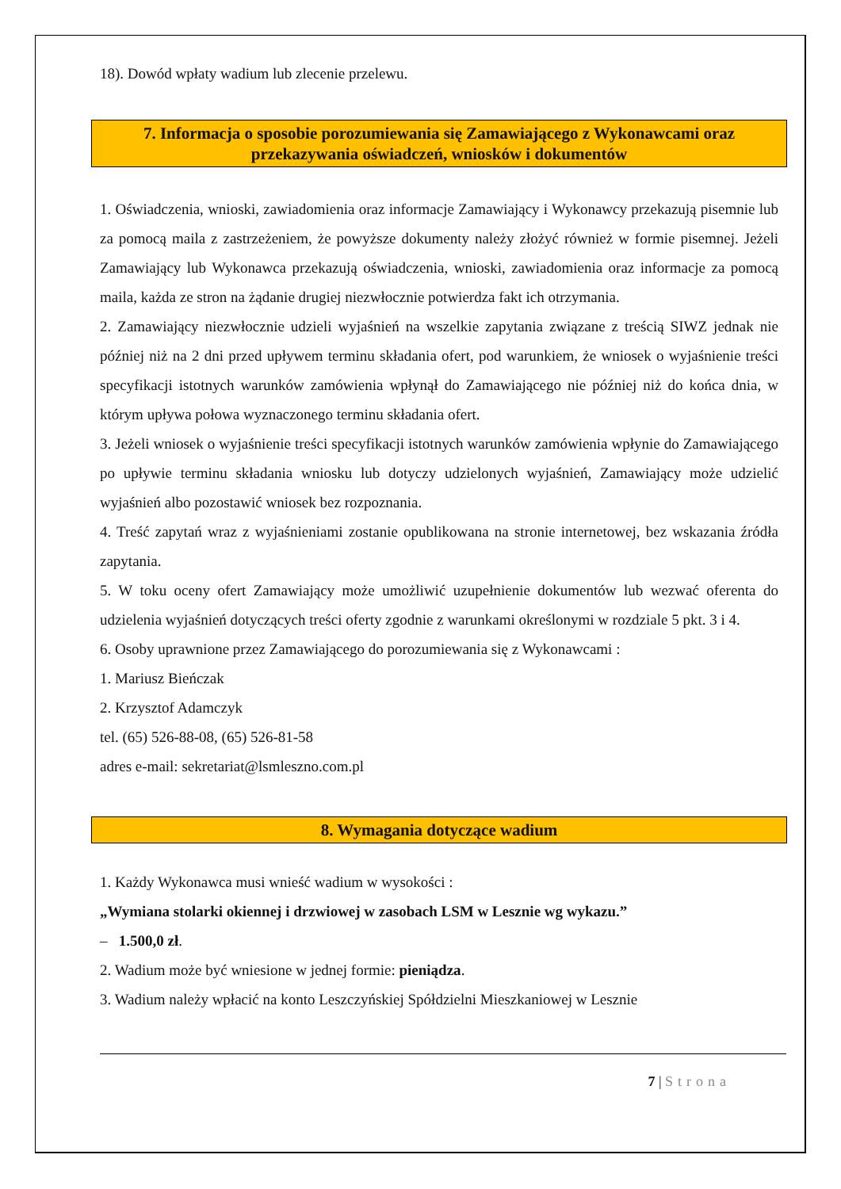18). Dowód wpłaty wadium lub zlecenie przelewu.
7. Informacja o sposobie porozumiewania się Zamawiającego z Wykonawcami oraz przekazywania oświadczeń, wniosków i dokumentów
1. Oświadczenia, wnioski, zawiadomienia oraz informacje Zamawiający i Wykonawcy przekazują pisemnie lub za pomocą maila z zastrzeżeniem, że powyższe dokumenty należy złożyć również w formie pisemnej. Jeżeli Zamawiający lub Wykonawca przekazują oświadczenia, wnioski, zawiadomienia oraz informacje za pomocą maila, każda ze stron na żądanie drugiej niezwłocznie potwierdza fakt ich otrzymania.
2. Zamawiający niezwłocznie udzieli wyjaśnień na wszelkie zapytania związane z treścią SIWZ jednak nie później niż na 2 dni przed upływem terminu składania ofert, pod warunkiem, że wniosek o wyjaśnienie treści specyfikacji istotnych warunków zamówienia wpłynął do Zamawiającego nie później niż do końca dnia, w którym upływa połowa wyznaczonego terminu składania ofert.
3. Jeżeli wniosek o wyjaśnienie treści specyfikacji istotnych warunków zamówienia wpłynie do Zamawiającego po upływie terminu składania wniosku lub dotyczy udzielonych wyjaśnień, Zamawiający może udzielić wyjaśnień albo pozostawić wniosek bez rozpoznania.
4. Treść zapytań wraz z wyjaśnieniami zostanie opublikowana na stronie internetowej, bez wskazania źródła zapytania.
5. W toku oceny ofert Zamawiający może umożliwić uzupełnienie dokumentów lub wezwać oferenta do udzielenia wyjaśnień dotyczących treści oferty zgodnie z warunkami określonymi w rozdziale 5 pkt. 3 i 4.
6. Osoby uprawnione przez Zamawiającego do porozumiewania się z Wykonawcami :
1. Mariusz Bieńczak
2. Krzysztof Adamczyk
tel. (65) 526-88-08, (65) 526-81-58
adres e-mail: sekretariat@lsmleszno.com.pl
8. Wymagania dotyczące wadium
1. Każdy Wykonawca musi wnieść wadium w wysokości :
„Wymiana stolarki okiennej i drzwiowej w zasobach LSM w Lesznie wg wykazu.”
– 1.500,0 zł.
2. Wadium może być wniesione w jednej formie: pieniądza.
3. Wadium należy wpłacić na konto Leszczyńskiej Spółdzielni Mieszkaniowej w Lesznie
7 | Strona